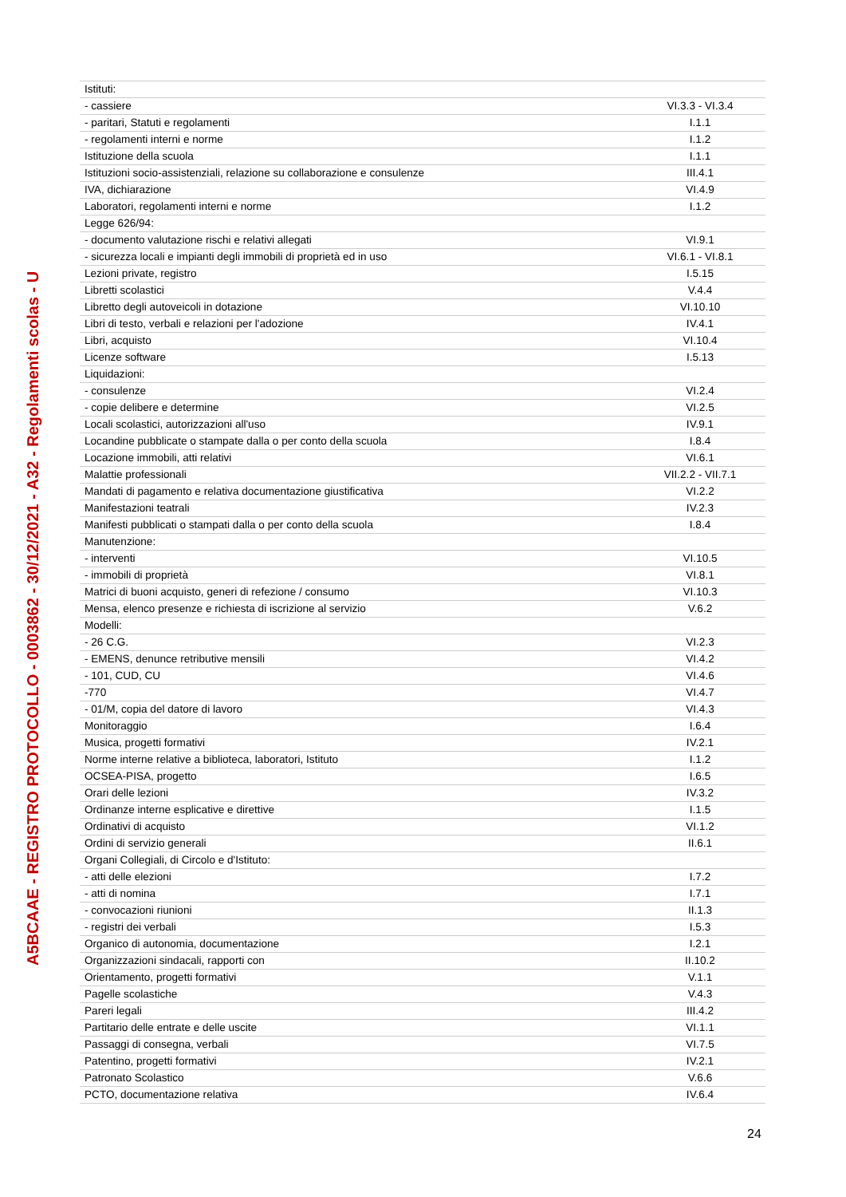A5BCAAE - REGISTRO PROTOCOLLO - 0003862 - 30/12/2021 - A32 - Regolamenti scolas - U
| Istituti: | |
| - cassiere | VI.3.3 - VI.3.4 |
| - paritari, Statuti e regolamenti | I.1.1 |
| - regolamenti interni e norme | I.1.2 |
| Istituzione della scuola | I.1.1 |
| Istituzioni socio-assistenziali, relazione su collaborazione e consulenze | III.4.1 |
| IVA, dichiarazione | VI.4.9 |
| Laboratori, regolamenti interni e norme | I.1.2 |
| Legge 626/94: | |
| - documento valutazione rischi e relativi allegati | VI.9.1 |
| - sicurezza locali e impianti degli immobili di proprietà ed in uso | VI.6.1 - VI.8.1 |
| Lezioni private, registro | I.5.15 |
| Libretti scolastici | V.4.4 |
| Libretto degli autoveicoli in dotazione | VI.10.10 |
| Libri di testo, verbali e relazioni per l'adozione | IV.4.1 |
| Libri, acquisto | VI.10.4 |
| Licenze software | I.5.13 |
| Liquidazioni: | |
| - consulenze | VI.2.4 |
| - copie delibere e determine | VI.2.5 |
| Locali scolastici, autorizzazioni all'uso | IV.9.1 |
| Locandine pubblicate o stampate dalla o per conto della scuola | I.8.4 |
| Locazione immobili, atti relativi | VI.6.1 |
| Malattie professionali | VII.2.2 - VII.7.1 |
| Mandati di pagamento e relativa documentazione giustificativa | VI.2.2 |
| Manifestazioni teatrali | IV.2.3 |
| Manifesti pubblicati o stampati dalla o per conto della scuola | I.8.4 |
| Manutenzione: | |
| - interventi | VI.10.5 |
| - immobili di proprietà | VI.8.1 |
| Matrici di buoni acquisto, generi di refezione / consumo | VI.10.3 |
| Mensa, elenco presenze e richiesta di iscrizione al servizio | V.6.2 |
| Modelli: | |
| - 26 C.G. | VI.2.3 |
| - EMENS, denunce retributive mensili | VI.4.2 |
| - 101, CUD, CU | VI.4.6 |
| -770 | VI.4.7 |
| - 01/M, copia del datore di lavoro | VI.4.3 |
| Monitoraggio | I.6.4 |
| Musica, progetti formativi | IV.2.1 |
| Norme interne relative a biblioteca, laboratori, Istituto | I.1.2 |
| OCSEA-PISA, progetto | I.6.5 |
| Orari delle lezioni | IV.3.2 |
| Ordinanze interne esplicative e direttive | I.1.5 |
| Ordinativi di acquisto | VI.1.2 |
| Ordini di servizio generali | II.6.1 |
| Organi Collegiali, di Circolo e d'Istituto: | |
| - atti delle elezioni | I.7.2 |
| - atti di nomina | I.7.1 |
| - convocazioni riunioni | II.1.3 |
| - registri dei verbali | I.5.3 |
| Organico di autonomia, documentazione | I.2.1 |
| Organizzazioni sindacali, rapporti con | II.10.2 |
| Orientamento, progetti formativi | V.1.1 |
| Pagelle scolastiche | V.4.3 |
| Pareri legali | III.4.2 |
| Partitario delle entrate e delle uscite | VI.1.1 |
| Passaggi di consegna, verbali | VI.7.5 |
| Patentino, progetti formativi | IV.2.1 |
| Patronato Scolastico | V.6.6 |
| PCTO, documentazione relativa | IV.6.4 |
24